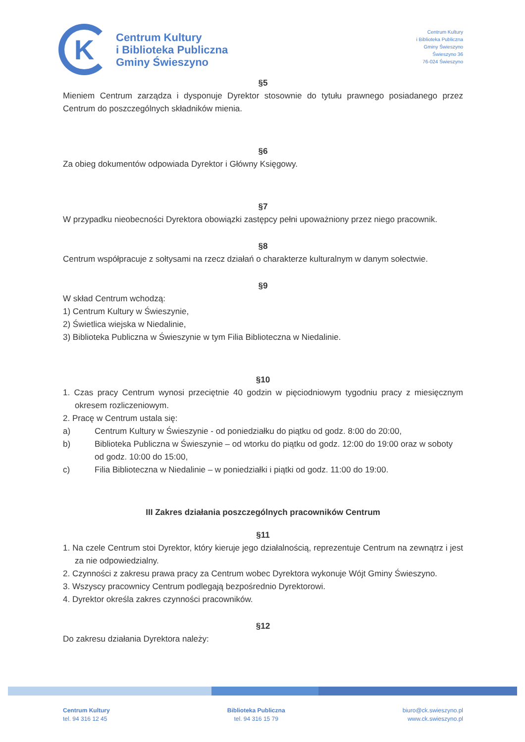K
Centrum Kultury
i Biblioteka Publiczna
Gminy Świeszyno
Centrum Kultury
i Biblioteka Publiczna
Gminy Świeszyno
Świeszyno 36
76-024 Świeszyno
§5
Mieniem Centrum zarządza i dysponuje Dyrektor stosownie do tytułu prawnego posiadanego przez Centrum do poszczególnych składników mienia.
§6
Za obieg dokumentów odpowiada Dyrektor i Główny Księgowy.
§7
W przypadku nieobecności Dyrektora obowiązki zastępcy pełni upoważniony przez niego pracownik.
§8
Centrum współpracuje z sołtysami na rzecz działań o charakterze kulturalnym w danym sołectwie.
§9
W skład Centrum wchodzą:
1) Centrum Kultury w Świeszynie,
2) Świetlica wiejska w Niedalinie,
3) Biblioteka Publiczna w Świeszynie w tym Filia Biblioteczna w Niedalinie.
§10
1. Czas pracy Centrum wynosi przeciętnie 40 godzin w pięciodniowym tygodniu pracy z miesięcznym okresem rozliczeniowym.
2. Pracę w Centrum ustala się:
a) Centrum Kultury w Świeszynie - od poniedziałku do piątku od godz. 8:00 do 20:00,
b) Biblioteka Publiczna w Świeszynie – od wtorku do piątku od godz. 12:00 do 19:00 oraz w soboty od godz. 10:00 do 15:00,
c) Filia Biblioteczna w Niedalinie – w poniedziałki i piątki od godz. 11:00 do 19:00.
III Zakres działania poszczególnych pracowników Centrum
§11
1. Na czele Centrum stoi Dyrektor, który kieruje jego działalnością, reprezentuje Centrum na zewnątrz i jest za nie odpowiedzialny.
2. Czynności z zakresu prawa pracy za Centrum wobec Dyrektora wykonuje Wójt Gminy Świeszyno.
3. Wszyscy pracownicy Centrum podlegają bezpośrednio Dyrektorowi.
4. Dyrektor określa zakres czynności pracowników.
§12
Do zakresu działania Dyrektora należy:
Centrum Kultury
tel. 94 316 12 45
Biblioteka Publiczna
tel. 94 316 15 79
biuro@ck.swieszyno.pl
www.ck.swieszyno.pl